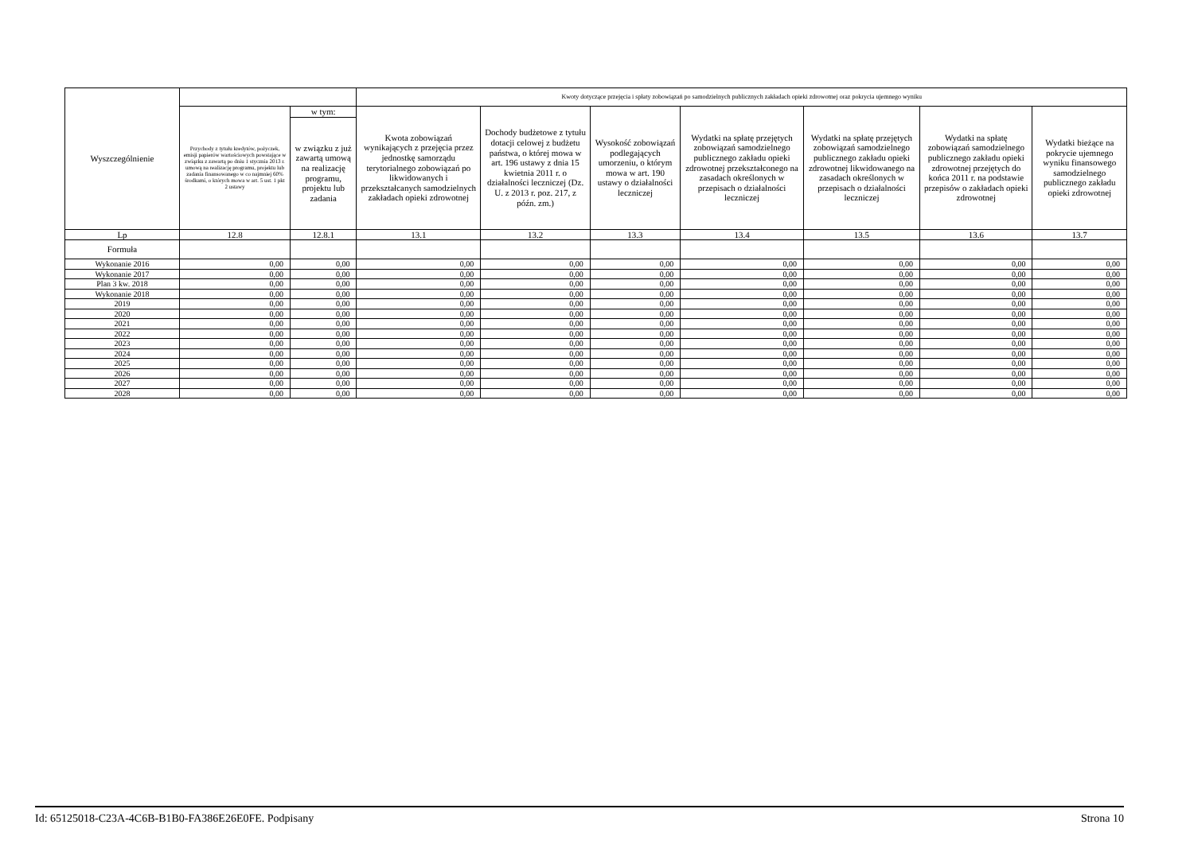| Wyszczególnienie | | | Kwoty dotyczące przejęcia i spłaty zobowiązań po samodzielnych publicznych zakładach opieki zdrowotnej oraz pokrycia ujemnego wyniku | | | | | | |
| --- | --- | --- | --- | --- | --- | --- | --- | --- | --- |
| | Przychody z tytułu kredytów, pożyczek, emisji papierów wartościowych powstające w związku z zawartą po dniu 1 stycznia 2013 r. umową na realizację programu, projektu lub zadania finansowanego w co najmniej 60% środkami, o których mowa w art. 5 ust. 1 pkt 2 ustawy | w tym: | Kwota zobowiązań wynikających z przejęcia przez jednostkę samorządu terytorialnego zobowiązań po likwidowanych i przekształcanych samodzielnych zakładach opieki zdrowotnej | Dochody budżetowe z tytułu dotacji celowej z budżetu państwa, o której mowa w art. 196 ustawy z dnia 15 kwietnia 2011 r. o działalności leczniczej (Dz. U. z 2013 r. poz. 217, z późn. zm.) | Wysokość zobowiązań podlegających umorzeniu, o którym mowa w art. 190 ustawy o działalności leczniczej | Wydatki na spłatę przejętych zobowiązań samodzielnego publicznego zakładu opieki zdrowotnej przekształconego na zasadach określonych w przepisach o działalności leczniczej | Wydatki na spłatę przejętych zobowiązań samodzielnego publicznego zakładu opieki zdrowotnej likwidowanego na zasadach określonych w przepisach o działalności leczniczej | Wydatki na spłatę zobowiązań samodzielnego publicznego zakładu opieki zdrowotnej przejętych do końca 2011 r. na podstawie przepisów o zakładach opieki zdrowotnej | Wydatki bieżące na pokrycie ujemnego wyniku finansowego samodzielnego publicznego zakładu opieki zdrowotnej |
| | | w związku z już zawartą umową na realizację programu, projektu lub zadania | | | | | | | |
| Lp | 12.8 | 12.8.1 | 13.1 | 13.2 | 13.3 | 13.4 | 13.5 | 13.6 | 13.7 |
| Formuła | | | | | | | | | |
| Wykonanie 2016 | 0,00 | 0,00 | 0,00 | 0,00 | 0,00 | 0,00 | 0,00 | 0,00 | 0,00 |
| Wykonanie 2017 | 0,00 | 0,00 | 0,00 | 0,00 | 0,00 | 0,00 | 0,00 | 0,00 | 0,00 |
| Plan 3 kw. 2018 | 0,00 | 0,00 | 0,00 | 0,00 | 0,00 | 0,00 | 0,00 | 0,00 | 0,00 |
| Wykonanie 2018 | 0,00 | 0,00 | 0,00 | 0,00 | 0,00 | 0,00 | 0,00 | 0,00 | 0,00 |
| 2019 | 0,00 | 0,00 | 0,00 | 0,00 | 0,00 | 0,00 | 0,00 | 0,00 | 0,00 |
| 2020 | 0,00 | 0,00 | 0,00 | 0,00 | 0,00 | 0,00 | 0,00 | 0,00 | 0,00 |
| 2021 | 0,00 | 0,00 | 0,00 | 0,00 | 0,00 | 0,00 | 0,00 | 0,00 | 0,00 |
| 2022 | 0,00 | 0,00 | 0,00 | 0,00 | 0,00 | 0,00 | 0,00 | 0,00 | 0,00 |
| 2023 | 0,00 | 0,00 | 0,00 | 0,00 | 0,00 | 0,00 | 0,00 | 0,00 | 0,00 |
| 2024 | 0,00 | 0,00 | 0,00 | 0,00 | 0,00 | 0,00 | 0,00 | 0,00 | 0,00 |
| 2025 | 0,00 | 0,00 | 0,00 | 0,00 | 0,00 | 0,00 | 0,00 | 0,00 | 0,00 |
| 2026 | 0,00 | 0,00 | 0,00 | 0,00 | 0,00 | 0,00 | 0,00 | 0,00 | 0,00 |
| 2027 | 0,00 | 0,00 | 0,00 | 0,00 | 0,00 | 0,00 | 0,00 | 0,00 | 0,00 |
| 2028 | 0,00 | 0,00 | 0,00 | 0,00 | 0,00 | 0,00 | 0,00 | 0,00 | 0,00 |
Id: 65125018-C23A-4C6B-B1B0-FA386E26E0FE. Podpisany Strona 10